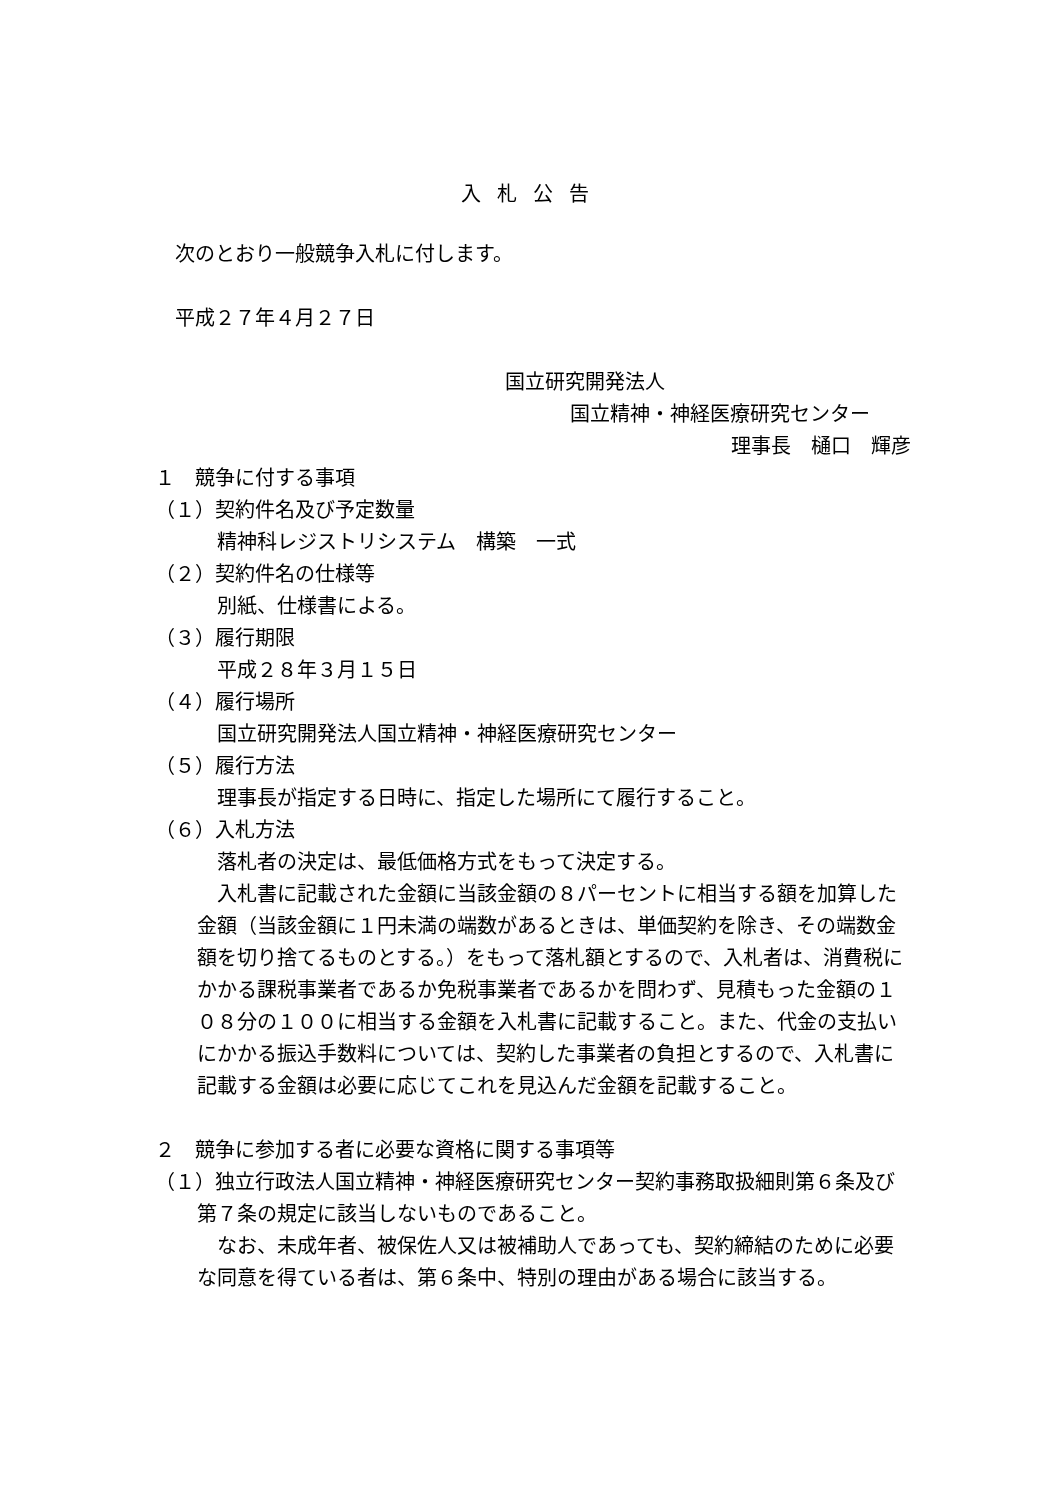入札公告
次のとおり一般競争入札に付します。
平成２７年４月２７日
国立研究開発法人
国立精神・神経医療研究センター
理事長　樋口　輝彦
１　競争に付する事項
（１）契約件名及び予定数量
精神科レジストリシステム　構築　一式
（２）契約件名の仕様等
別紙、仕様書による。
（３）履行期限
平成２８年３月１５日
（４）履行場所
国立研究開発法人国立精神・神経医療研究センター
（５）履行方法
理事長が指定する日時に、指定した場所にて履行すること。
（６）入札方法
落札者の決定は、最低価格方式をもって決定する。
　入札書に記載された金額に当該金額の８パーセントに相当する額を加算した金額（当該金額に１円未満の端数があるときは、単価契約を除き、その端数金額を切り捨てるものとする。）をもって落札額とするので、入札者は、消費税にかかる課税事業者であるか免税事業者であるかを問わず、見積もった金額の１０８分の１００に相当する金額を入札書に記載すること。また、代金の支払いにかかる振込手数料については、契約した事業者の負担とするので、入札書に記載する金額は必要に応じてこれを見込んだ金額を記載すること。
２　競争に参加する者に必要な資格に関する事項等
（１）独立行政法人国立精神・神経医療研究センター契約事務取扱細則第６条及び第７条の規定に該当しないものであること。
　なお、未成年者、被保佐人又は被補助人であっても、契約締結のために必要な同意を得ている者は、第６条中、特別の理由がある場合に該当する。